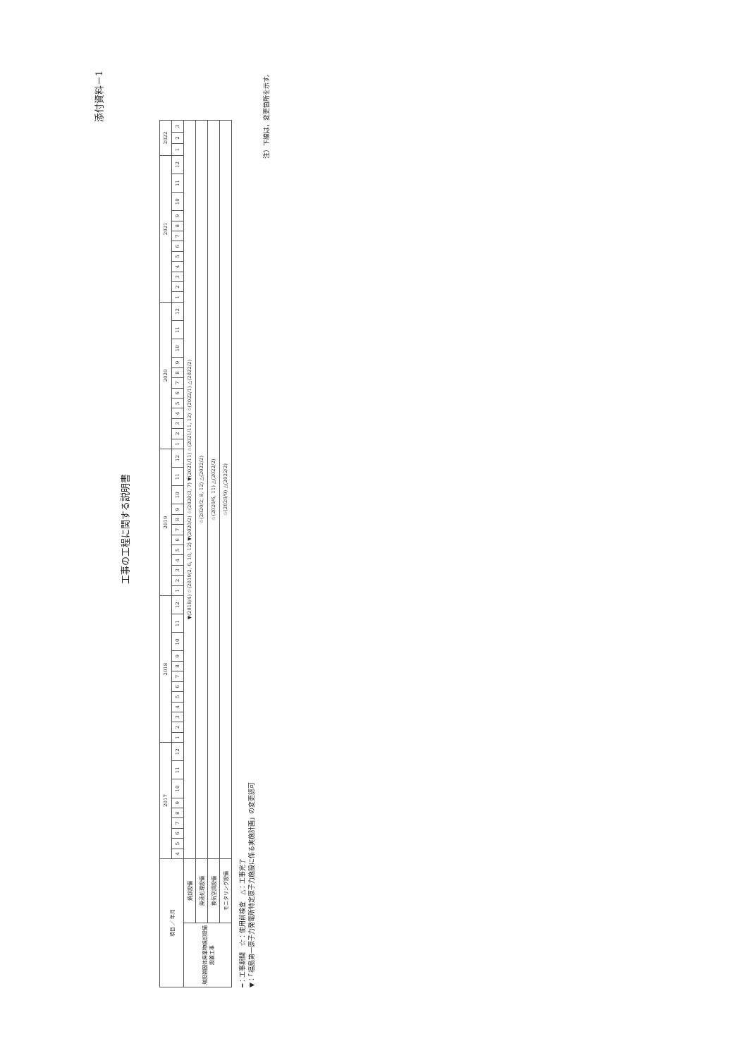添付資料－1
工事の工程に関する説明書
| 項目 ／ 年月 | | 2017 | | | | | | | | | 2018 | | | | | | | | | | | | 2019 | | | | | | | | | | | | 2020 | | | | | | | | | | | | 2021 | | | | | | | | | | | | 2022 | | |
| --- | --- | --- | --- | --- | --- | --- | --- | --- | --- | --- | --- | --- | --- | --- | --- | --- | --- | --- | --- | --- | --- | --- | --- | --- | --- | --- | --- | --- | --- | --- | --- | --- | --- | --- | --- | --- | --- | --- | --- | --- | --- | --- | --- | --- | --- | --- | --- | --- | --- | --- | --- | --- | --- | --- | --- | --- | --- | --- | --- | --- | --- |
| | | 4 | 5 | 6 | 7 | 8 | 9 | 10 | 11 | 12 | 1 | 2 | 3 | 4 | 5 | 6 | 7 | 8 | 9 | 10 | 11 | 12 | 1 | 2 | 3 | 4 | 5 | 6 | 7 | 8 | 9 | 10 | 11 | 12 | 1 | 2 | 3 | 4 | 5 | 6 | 7 | 8 | 9 | 10 | 11 | 12 | 1 | 2 | 3 | 4 | 5 | 6 | 7 | 8 | 9 | 10 | 11 | 12 | 1 | 2 | 3 |
| 増設雑固体廃棄物焼却設備設置工事 | 焼却設備 | ▼(2018/4) ☆(2019/2, 6, 10, 12) ▼(2020/2) ☆(2020/3, 7) ▼(2021/11) ☆(2021/11, 12) ☆(2022/1) △(2022/2) | | | | | | | | | | | | | | | | | | | | | | | | | | | | | | | | | | | | | | | | | | | | | | | | | | | | | | | | | | | |
| | 廃液処理設備 | ☆(2020/2, 8, 12) △(2022/2) | | | | | | | | | | | | | | | | | | | | | | | | | | | | | | | | | | | | | | | | | | | | | | | | | | | | | | | | | | | |
| | 換気空調設備 | ☆(2020/6, 11) △(2022/2) | | | | | | | | | | | | | | | | | | | | | | | | | | | | | | | | | | | | | | | | | | | | | | | | | | | | | | | | | | | |
| | モニタリング設備 | ☆(2020/9) △(2022/2) | | | | | | | | | | | | | | | | | | | | | | | | | | | | | | | | | | | | | | | | | | | | | | | | | | | | | | | | | | | |
━：工事期間　☆：使用前検査　△：工事完了
▼：「福島第一原子力発電所特定原子力施設に係る実施計画」の変更認可
注）下線は，変更箇所を示す。